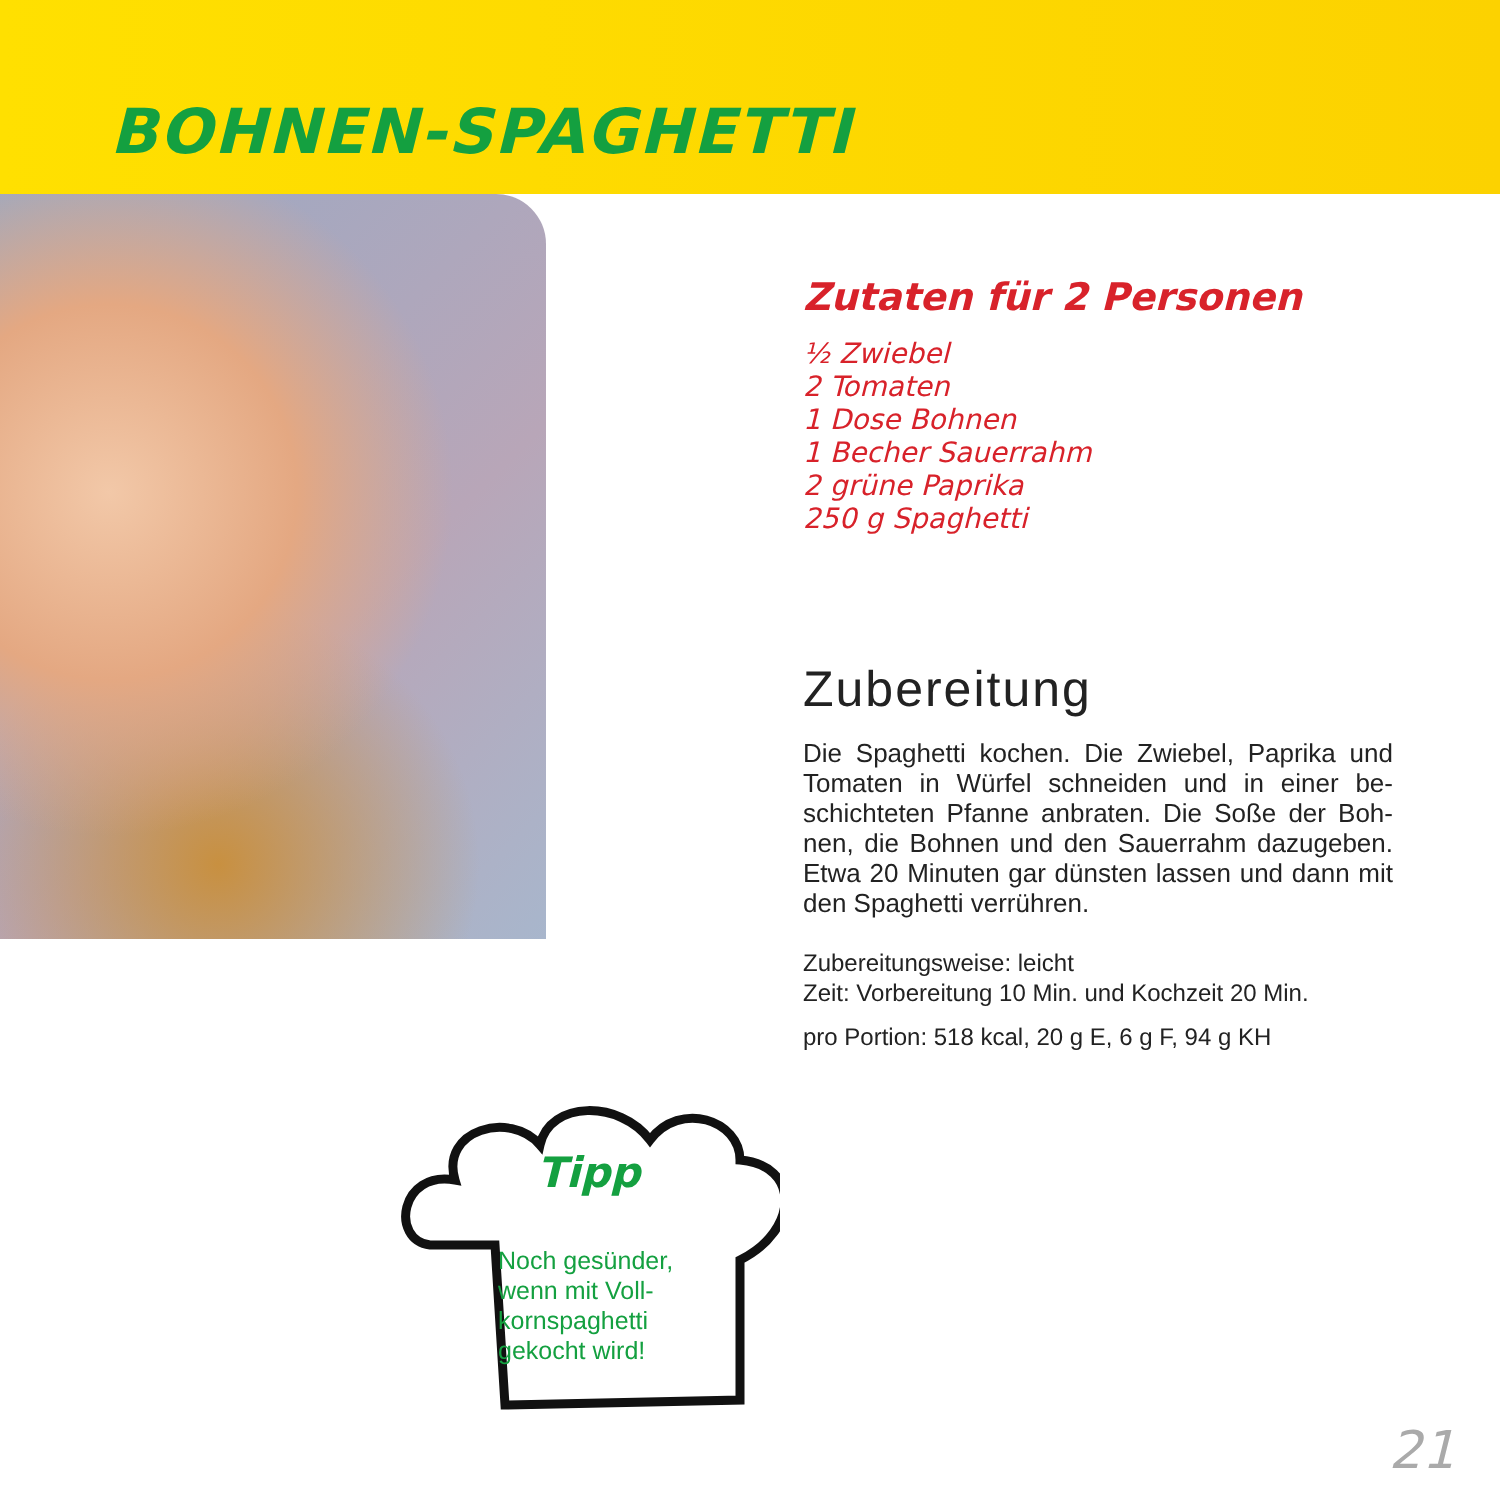BOHNEN-SPAGHETTI
Zutaten für 2 Personen
½ Zwiebel
2 Tomaten
1 Dose Bohnen
1 Becher Sauerrahm
2 grüne Paprika
250 g Spaghetti
Zubereitung
Die Spaghetti kochen. Die Zwiebel, Paprika und Tomaten in Würfel schneiden und in einer be­schichteten Pfanne anbraten. Die Soße der Boh­nen, die Bohnen und den Sauerrahm dazugeben. Etwa 20 Minuten gar dünsten lassen und dann mit den Spaghetti verrühren.
Zubereitungsweise: leicht
Zeit: Vorbereitung 10 Min. und Kochzeit 20 Min.
pro Portion: 518 kcal, 20 g E, 6 g F, 94 g KH
Tipp
Noch gesünder, wenn mit Voll­kornspaghetti gekocht wird!
21